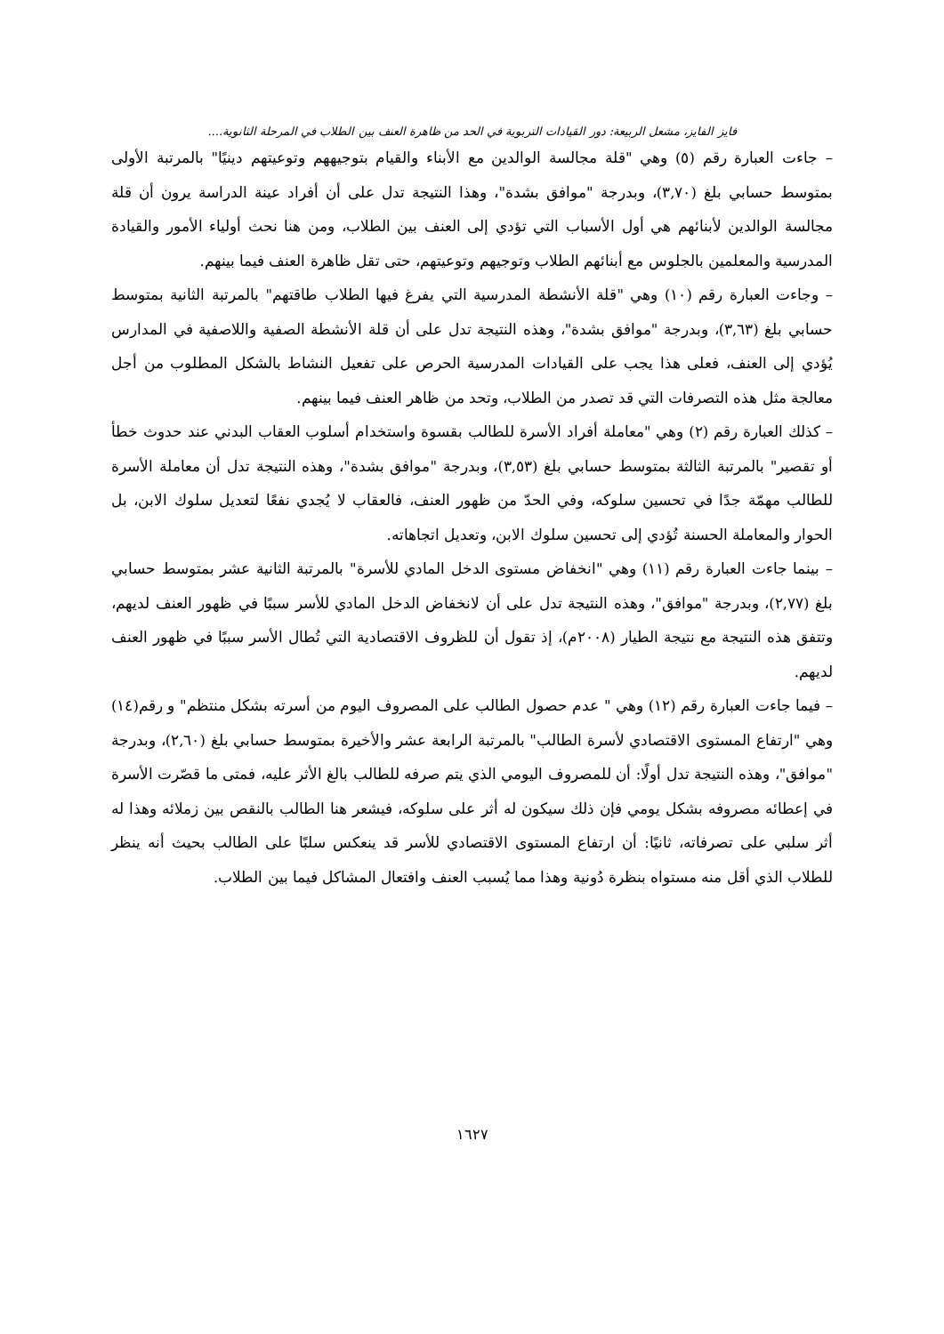فايز الفايز، مشعل الربيعة: دور القيادات التربوية في الحد من ظاهرة العنف بين الطلاب في المرحلة الثانوية....
– جاءت العبارة رقم (٥) وهي "قلة مجالسة الوالدين مع الأبناء والقيام بتوجيههم وتوعيتهم دينيًا" بالمرتبة الأولى بمتوسط حسابي بلغ (٣,٧٠)، وبدرجة "موافق بشدة"، وهذا النتيجة تدل على أن أفراد عينة الدراسة يرون أن قلة مجالسة الوالدين لأبنائهم هي أول الأسباب التي تؤدي إلى العنف بين الطلاب، ومن هنا نحث أولياء الأمور والقيادة المدرسية والمعلمين بالجلوس مع أبنائهم الطلاب وتوجيهم وتوعيتهم، حتى تقل ظاهرة العنف فيما بينهم.
– وجاءت العبارة رقم (١٠) وهي "قلة الأنشطة المدرسية التي يفرغ فيها الطلاب طاقتهم" بالمرتبة الثانية بمتوسط حسابي بلغ (٣,٦٣)، وبدرجة "موافق بشدة"، وهذه النتيجة تدل على أن قلة الأنشطة الصفية واللاصفية في المدارس يُؤدي إلى العنف، فعلى هذا يجب على القيادات المدرسية الحرص على تفعيل النشاط بالشكل المطلوب من أجل معالجة مثل هذه التصرفات التي قد تصدر من الطلاب، وتحد من ظاهر العنف فيما بينهم.
– كذلك العبارة رقم (٢) وهي "معاملة أفراد الأسرة للطالب بقسوة واستخدام أسلوب العقاب البدني عند حدوث خطأ أو تقصير" بالمرتبة الثالثة بمتوسط حسابي بلغ (٣,٥٣)، وبدرجة "موافق بشدة"، وهذه النتيجة تدل أن معاملة الأسرة للطالب مهمّة جدًا في تحسين سلوكه، وفي الحدّ من ظهور العنف، فالعقاب لا يُجدي نفعًا لتعديل سلوك الابن، بل الحوار والمعاملة الحسنة تُؤدي إلى تحسين سلوك الابن، وتعديل اتجاهاته.
– بينما جاءت العبارة رقم (١١) وهي "انخفاض مستوى الدخل المادي للأسرة" بالمرتبة الثانية عشر بمتوسط حسابي بلغ (٢,٧٧)، وبدرجة "موافق"، وهذه النتيجة تدل على أن لانخفاض الدخل المادي للأسر سببًا في ظهور العنف لديهم، وتتفق هذه النتيجة مع نتيجة الطيار (٢٠٠٨م)، إذ تقول أن للظروف الاقتصادية التي تُطال الأسر سببًا في ظهور العنف لديهم.
– فيما جاءت العبارة رقم (١٢) وهي " عدم حصول الطالب على المصروف اليوم من أسرته بشكل منتظم" و رقم(١٤) وهي "ارتفاع المستوى الاقتصادي لأسرة الطالب" بالمرتبة الرابعة عشر والأخيرة بمتوسط حسابي بلغ (٢,٦٠)، وبدرجة "موافق"، وهذه النتيجة تدل أولًا: أن للمصروف اليومي الذي يتم صرفه للطالب بالغ الأثر عليه، فمتى ما قصّرت الأسرة في إعطائه مصروفه بشكل يومي فإن ذلك سيكون له أثر على سلوكه، فيشعر هنا الطالب بالنقص بين زملائه وهذا له أثر سلبي على تصرفاته، ثانيًا: أن ارتفاع المستوى الاقتصادي للأسر قد ينعكس سلبًا على الطالب بحيث أنه ينظر للطلاب الذي أقل منه مستواه بنظرة دُونية وهذا مما يُسبب العنف وافتعال المشاكل فيما بين الطلاب.
١٦٢٧